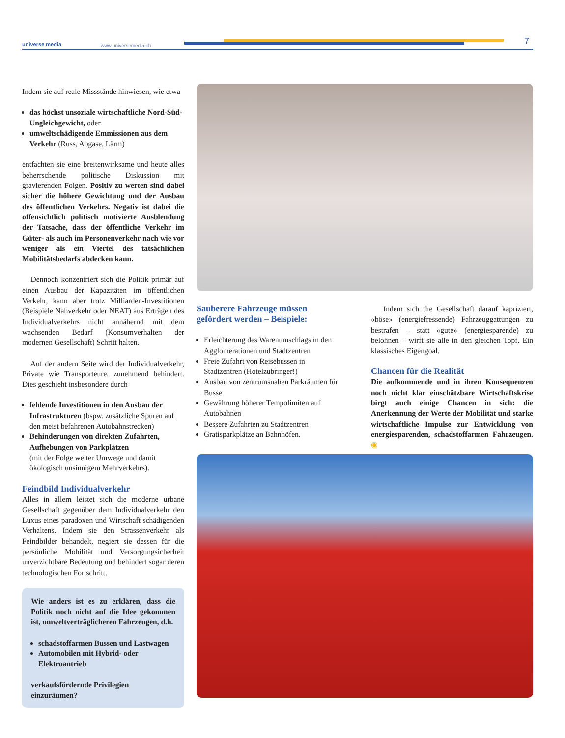universe media www.universemedia.ch 7
Indem sie auf reale Missstände hinwiesen, wie etwa
das höchst unsoziale wirtschaftliche Nord-Süd-Ungleichgewicht, oder
umweltschädigende Emmissionen aus dem Verkehr (Russ, Abgase, Lärm)
entfachten sie eine breitenwirksame und heute alles beherrschende politische Diskussion mit gravierenden Folgen. Positiv zu werten sind dabei sicher die höhere Gewichtung und der Ausbau des öffentlichen Verkehrs. Negativ ist dabei die offensichtlich politisch motivierte Ausblendung der Tatsache, dass der öffentliche Verkehr im Güter- als auch im Personenverkehr nach wie vor weniger als ein Viertel des tatsächlichen Mobilitätsbedarfs abdecken kann.
Dennoch konzentriert sich die Politik primär auf einen Ausbau der Kapazitäten im öffentlichen Verkehr, kann aber trotz Milliarden-Investitionen (Beispiele Nahverkehr oder NEAT) aus Erträgen des Individualverkehrs nicht annähernd mit dem wachsenden Bedarf (Konsumverhalten der modernen Gesellschaft) Schritt halten.
Auf der andern Seite wird der Individualverkehr, Private wie Transporteure, zunehmend behindert. Dies geschieht insbesondere durch
fehlende Investitionen in den Ausbau der Infrastrukturen (bspw. zusätzliche Spuren auf den meist befahrenen Autobahnstrecken)
Behinderungen von direkten Zufahrten, Aufhebungen von Parkplätzen
(mit der Folge weiter Umwege und damit ökologisch unsinnigem Mehrverkehrs).
Feindbild Individualverkehr
Alles in allem leistet sich die moderne urbane Gesellschaft gegenüber dem Individualverkehr den Luxus eines paradoxen und Wirtschaft schädigenden Verhaltens. Indem sie den Strassenverkehr als Feindbilder behandelt, negiert sie dessen für die persönliche Mobilität und Versorgungsicherheit unverzichtbare Bedeutung und behindert sogar deren technologischen Fortschritt.
Wie anders ist es zu erklären, dass die Politik noch nicht auf die Idee gekommen ist, umweltverträglicheren Fahrzeugen, d.h.
schadstoffarmen Bussen und Lastwagen
Automobilen mit Hybrid- oder Elektroantrieb
verkaufsfördernde Privilegien einzuräumen?
Sauberere Fahrzeuge müssen gefördert werden – Beispiele:
Erleichterung des Warenumschlags in den Agglomerationen und Stadtzentren
Freie Zufahrt von Reisebussen in Stadtzentren (Hotelzubringer!)
Ausbau von zentrumsnahen Parkräumen für Busse
Gewährung höherer Tempolimiten auf Autobahnen
Bessere Zufahrten zu Stadtzentren
Gratisparkplätze an Bahnhöfen.
Indem sich die Gesellschaft darauf kapriziert, «böse» (energiefressende) Fahrzeuggattungen zu bestrafen – statt «gute» (energiesparende) zu belohnen – wirft sie alle in den gleichen Topf. Ein klassisches Eigengoal.
Chancen für die Realität
Die aufkommende und in ihren Konsequenzen noch nicht klar einschätzbare Wirtschaftskrise birgt auch einige Chancen in sich: die Anerkennung der Werte der Mobilität und starke wirtschaftliche Impulse zur Entwicklung von energiesparenden, schadstoffarmen Fahrzeugen. ◉